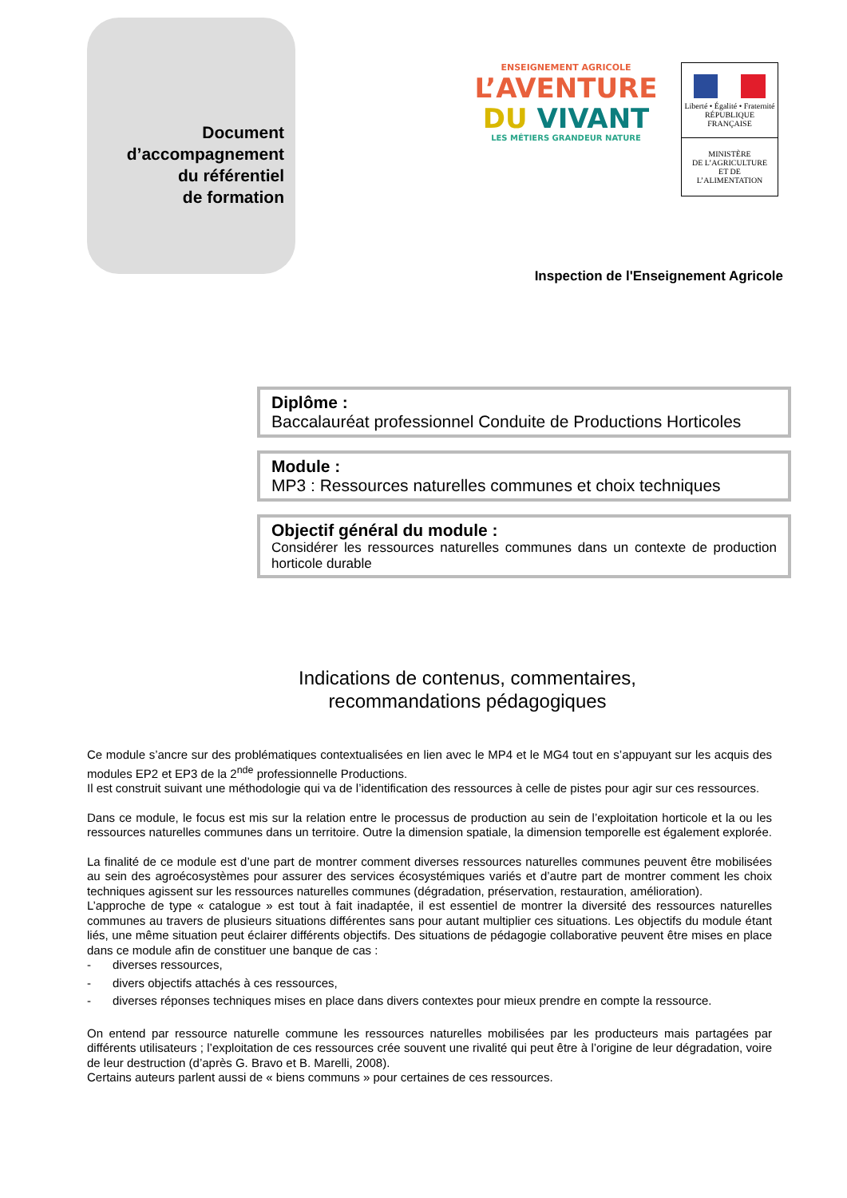Document
d’accompagnement
du référentiel
de formation
ENSEIGNEMENT AGRICOLE
L’AVENTURE
DU VIVANT
LES MÉTIERS GRANDEUR NATURE
Liberté • Égalité • Fraternité
RÉPUBLIQUE FRANÇAISE
MINISTÈRE
DE L’AGRICULTURE
ET DE
L’ALIMENTATION
Inspection de l'Enseignement Agricole
Diplôme :
Baccalauréat professionnel Conduite de Productions Horticoles
Module :
MP3 : Ressources naturelles communes et choix techniques
Objectif général du module :
Considérer les ressources naturelles communes dans un contexte de production horticole durable
Indications de contenus, commentaires,
recommandations pédagogiques
Ce module s’ancre sur des problématiques contextualisées en lien avec le MP4 et le MG4 tout en s’appuyant sur les acquis des modules EP2 et EP3 de la 2<sup>nde</sup> professionnelle Productions.
Il est construit suivant une méthodologie qui va de l’identification des ressources à celle de pistes pour agir sur ces ressources.
Dans ce module, le focus est mis sur la relation entre le processus de production au sein de l’exploitation horticole et la ou les ressources naturelles communes dans un territoire. Outre la dimension spatiale, la dimension temporelle est également explorée.
La finalité de ce module est d’une part de montrer comment diverses ressources naturelles communes peuvent être mobilisées au sein des agroécosystèmes pour assurer des services écosystémiques variés et d’autre part de montrer comment les choix techniques agissent sur les ressources naturelles communes (dégradation, préservation, restauration, amélioration).
L’approche de type « catalogue » est tout à fait inadaptée, il est essentiel de montrer la diversité des ressources naturelles communes au travers de plusieurs situations différentes sans pour autant multiplier ces situations. Les objectifs du module étant liés, une même situation peut éclairer différents objectifs. Des situations de pédagogie collaborative peuvent être mises en place dans ce module afin de constituer une banque de cas :
- diverses ressources,
- divers objectifs attachés à ces ressources,
- diverses réponses techniques mises en place dans divers contextes pour mieux prendre en compte la ressource.
On entend par ressource naturelle commune les ressources naturelles mobilisées par les producteurs mais partagées par différents utilisateurs ; l’exploitation de ces ressources crée souvent une rivalité qui peut être à l’origine de leur dégradation, voire de leur destruction (d’après G. Bravo et B. Marelli, 2008).
Certains auteurs parlent aussi de « biens communs » pour certaines de ces ressources.